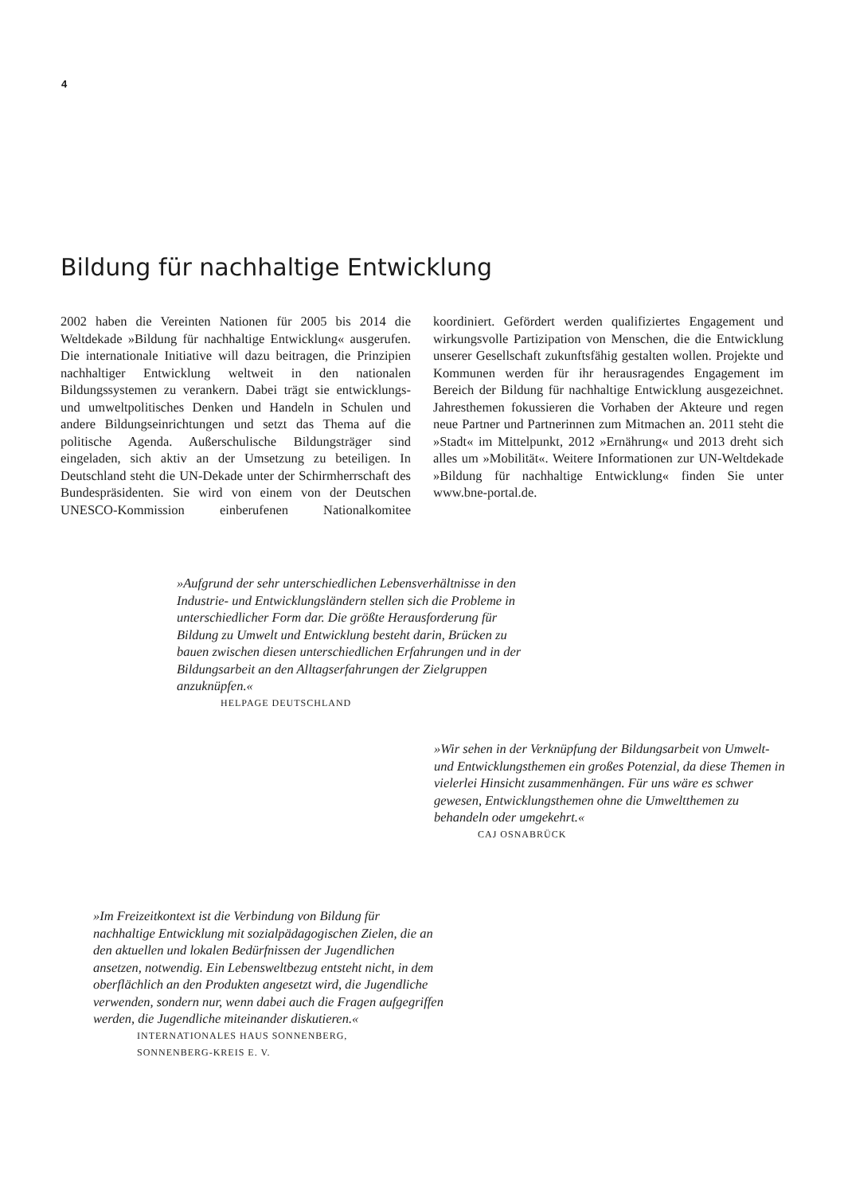4
Bildung für nachhaltige Entwicklung
2002 haben die Vereinten Nationen für 2005 bis 2014 die Weltdekade »Bildung für nachhaltige Entwicklung« ausgerufen. Die internationale Initiative will dazu beitragen, die Prinzipien nachhaltiger Entwicklung weltweit in den nationalen Bildungssystemen zu verankern. Dabei trägt sie entwicklungs- und umweltpolitisches Denken und Handeln in Schulen und andere Bildungseinrichtungen und setzt das Thema auf die politische Agenda. Außerschulische Bildungsträger sind eingeladen, sich aktiv an der Umsetzung zu beteiligen. In Deutschland steht die UN-Dekade unter der Schirmherrschaft des Bundespräsidenten. Sie wird von einem von der Deutschen UNESCO-Kommission einberufenen Nationalkomitee koordiniert. Gefördert werden qualifiziertes Engagement und wirkungsvolle Partizipation von Menschen, die die Entwicklung unserer Gesellschaft zukunftsfähig gestalten wollen. Projekte und Kommunen werden für ihr herausragendes Engagement im Bereich der Bildung für nachhaltige Entwicklung ausgezeichnet. Jahresthemen fokussieren die Vorhaben der Akteure und regen neue Partner und Partnerinnen zum Mitmachen an. 2011 steht die »Stadt« im Mittelpunkt, 2012 »Ernährung« und 2013 dreht sich alles um »Mobilität«. Weitere Informationen zur UN-Weltdekade »Bildung für nachhaltige Entwicklung« finden Sie unter www.bne-portal.de.
»Aufgrund der sehr unterschiedlichen Lebensverhältnisse in den Industrie- und Entwicklungsländern stellen sich die Probleme in unterschiedlicher Form dar. Die größte Herausforderung für Bildung zu Umwelt und Entwicklung besteht darin, Brücken zu bauen zwischen diesen unterschiedlichen Erfahrungen und in der Bildungsarbeit an den Alltagserfahrungen der Zielgruppen anzuknüpfen.«
HELPAGE DEUTSCHLAND
»Wir sehen in der Verknüpfung der Bildungsarbeit von Umwelt- und Entwicklungsthemen ein großes Potenzial, da diese Themen in vielerlei Hinsicht zusammenhängen. Für uns wäre es schwer gewesen, Entwicklungsthemen ohne die Umweltthemen zu behandeln oder umgekehrt.«
CAJ OSNABRÜCK
»Im Freizeitkontext ist die Verbindung von Bildung für nachhaltige Entwicklung mit sozialpädagogischen Zielen, die an den aktuellen und lokalen Bedürfnissen der Jugendlichen ansetzen, notwendig. Ein Lebensweltbezug entsteht nicht, in dem oberflächlich an den Produkten angesetzt wird, die Jugendliche verwenden, sondern nur, wenn dabei auch die Fragen aufgegriffen werden, die Jugendliche miteinander diskutieren.«
INTERNATIONALES HAUS SONNENBERG,
SONNENBERG-KREIS E. V.